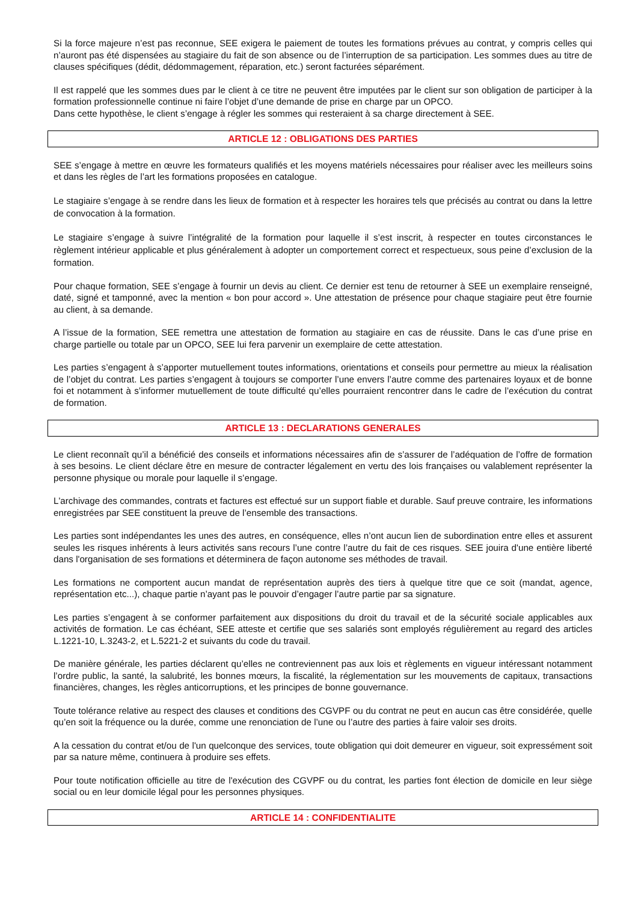Si la force majeure n’est pas reconnue, SEE exigera le paiement de toutes les formations prévues au contrat, y compris celles qui n’auront pas été dispensées au stagiaire du fait de son absence ou de l’interruption de sa participation. Les sommes dues au titre de clauses spécifiques (dédit, dédommagement, réparation, etc.) seront facturées séparément.
Il est rappelé que les sommes dues par le client à ce titre ne peuvent être imputées par le client sur son obligation de participer à la formation professionnelle continue ni faire l’objet d’une demande de prise en charge par un OPCO.
Dans cette hypothèse, le client s’engage à régler les sommes qui resteraient à sa charge directement à SEE.
ARTICLE 12 : OBLIGATIONS DES PARTIES
SEE s’engage à mettre en œuvre les formateurs qualifiés et les moyens matériels nécessaires pour réaliser avec les meilleurs soins et dans les règles de l’art les formations proposées en catalogue.
Le stagiaire s’engage à se rendre dans les lieux de formation et à respecter les horaires tels que précisés au contrat ou dans la lettre de convocation à la formation.
Le stagiaire s’engage à suivre l’intégralité de la formation pour laquelle il s’est inscrit, à respecter en toutes circonstances le règlement intérieur applicable et plus généralement à adopter un comportement correct et respectueux, sous peine d’exclusion de la formation.
Pour chaque formation, SEE s’engage à fournir un devis au client. Ce dernier est tenu de retourner à SEE un exemplaire renseigné, daté, signé et tamponné, avec la mention « bon pour accord ». Une attestation de présence pour chaque stagiaire peut être fournie au client, à sa demande.
A l’issue de la formation, SEE remettra une attestation de formation au stagiaire en cas de réussite. Dans le cas d’une prise en charge partielle ou totale par un OPCO, SEE lui fera parvenir un exemplaire de cette attestation.
Les parties s’engagent à s’apporter mutuellement toutes informations, orientations et conseils pour permettre au mieux la réalisation de l’objet du contrat. Les parties s’engagent à toujours se comporter l’une envers l’autre comme des partenaires loyaux et de bonne foi et notamment à s’informer mutuellement de toute difficulté qu’elles pourraient rencontrer dans le cadre de l’exécution du contrat de formation.
ARTICLE 13 : DECLARATIONS GENERALES
Le client reconnaît qu’il a bénéficié des conseils et informations nécessaires afin de s’assurer de l’adéquation de l’offre de formation à ses besoins. Le client déclare être en mesure de contracter légalement en vertu des lois françaises ou valablement représenter la personne physique ou morale pour laquelle il s’engage.
L'archivage des commandes, contrats et factures est effectué sur un support fiable et durable. Sauf preuve contraire, les informations enregistrées par SEE constituent la preuve de l’ensemble des transactions.
Les parties sont indépendantes les unes des autres, en conséquence, elles n’ont aucun lien de subordination entre elles et assurent seules les risques inhérents à leurs activités sans recours l’une contre l’autre du fait de ces risques. SEE jouira d'une entière liberté dans l'organisation de ses formations et déterminera de façon autonome ses méthodes de travail.
Les formations ne comportent aucun mandat de représentation auprès des tiers à quelque titre que ce soit (mandat, agence, représentation etc...), chaque partie n’ayant pas le pouvoir d’engager l’autre partie par sa signature.
Les parties s’engagent à se conformer parfaitement aux dispositions du droit du travail et de la sécurité sociale applicables aux activités de formation. Le cas échéant, SEE atteste et certifie que ses salariés sont employés régulièrement au regard des articles L.1221-10, L.3243-2, et L.5221-2 et suivants du code du travail.
De manière générale, les parties déclarent qu’elles ne contreviennent pas aux lois et règlements en vigueur intéressant notamment l’ordre public, la santé, la salubrité, les bonnes mœurs, la fiscalité, la réglementation sur les mouvements de capitaux, transactions financières, changes, les règles anticorruptions, et les principes de bonne gouvernance.
Toute tolérance relative au respect des clauses et conditions des CGVPF ou du contrat ne peut en aucun cas être considérée, quelle qu’en soit la fréquence ou la durée, comme une renonciation de l’une ou l’autre des parties à faire valoir ses droits.
A la cessation du contrat et/ou de l'un quelconque des services, toute obligation qui doit demeurer en vigueur, soit expressément soit par sa nature même, continuera à produire ses effets.
Pour toute notification officielle au titre de l'exécution des CGVPF ou du contrat, les parties font élection de domicile en leur siège social ou en leur domicile légal pour les personnes physiques.
ARTICLE 14 : CONFIDENTIALITE